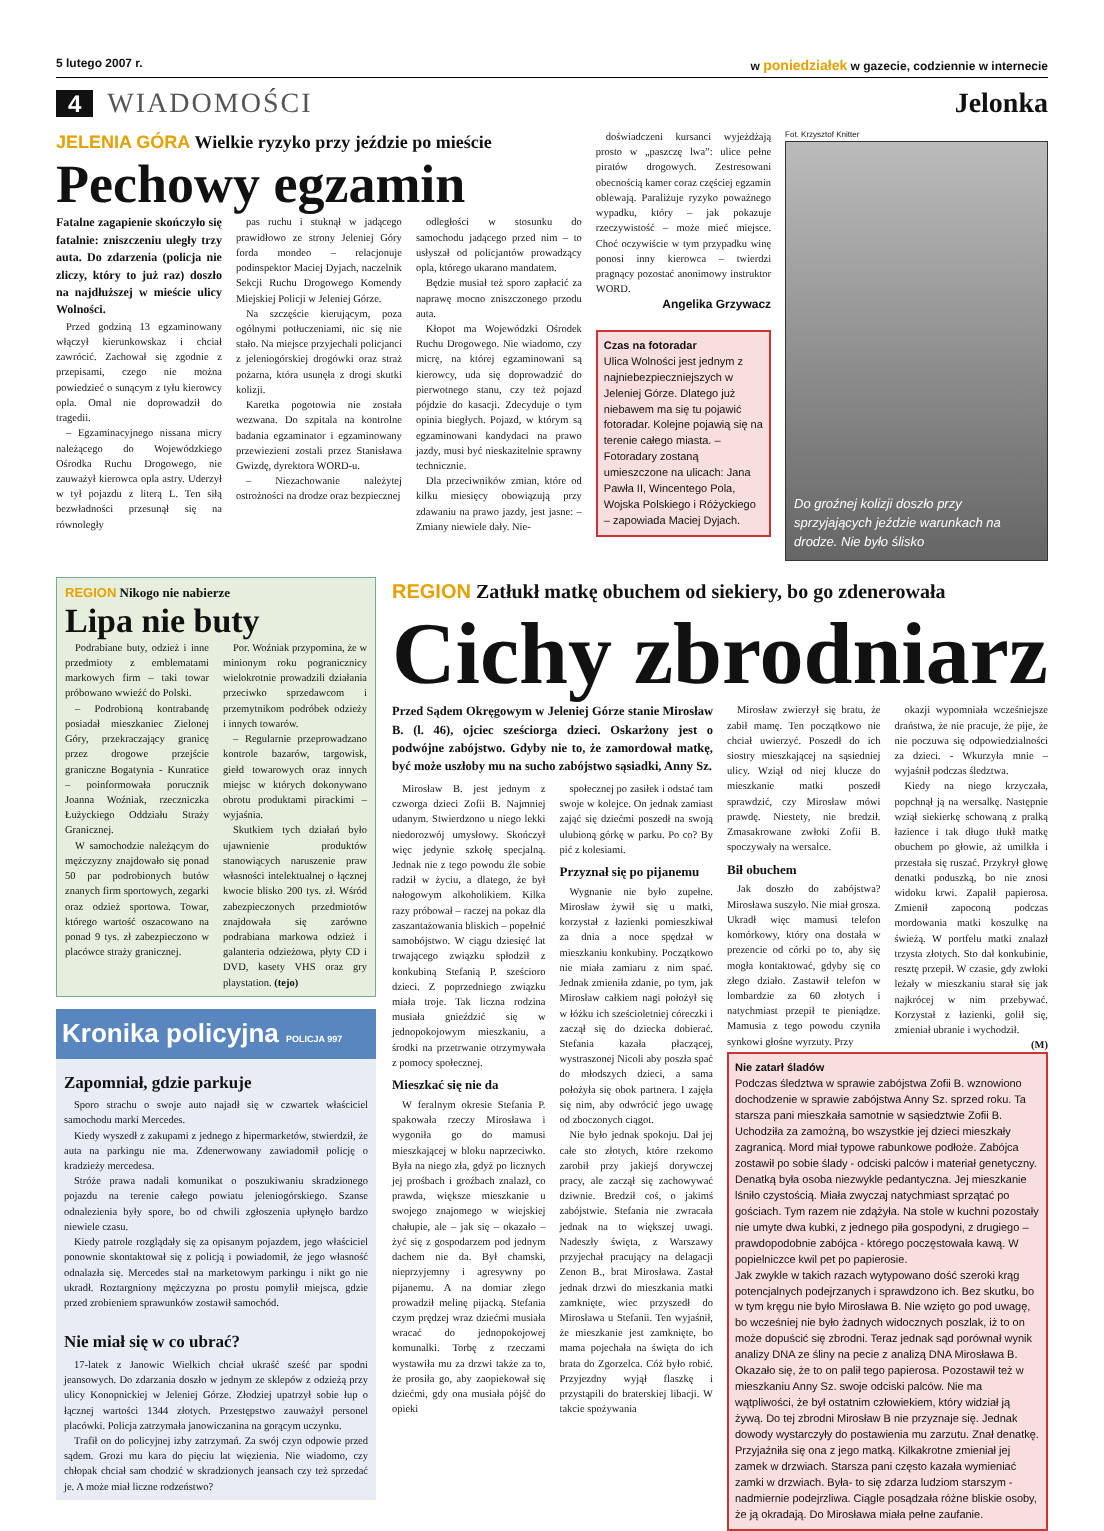5 lutego 2007 r. w poniedziałek w gazecie, codziennie w internecie
4 WIADOMOŚCI Jelonka
JELENIA GÓRA Wielkie ryzyko przy jeździe po mieście
Pechowy egzamin
Fatalne zagapienie skończyło się fatalnie: zniszczeniu uległy trzy auta. Do zdarzenia (policja nie zliczy, który to już raz) doszło na najdłuższej w mieście ulicy Wolności.
Przed godziną 13 egzaminowany włączył kierunkowskaz i chciał zawrócić. Zachował się zgodnie z przepisami, czego nie można powiedzieć o sunącym z tyłu kierowcy opla. Omal nie doprowadził do tragedii.
– Egzaminacyjnego nissana micry należącego do Wojewódzkiego Ośrodka Ruchu Drogowego, nie zauważył kierowca opla astry. Uderzył w tył pojazdu z literą L. Ten siłą bezwładności przesunął się na równoległy
pas ruchu i stuknął w jadącego prawidłowo ze strony Jeleniej Góry forda mondeo – relacjonuje podinspektor Maciej Dyjach, naczelnik Sekcji Ruchu Drogowego Komendy Miejskiej Policji w Jeleniej Górze.
Na szczęście kierującym, poza ogólnymi potłuczeniami, nic się nie stało. Na miejsce przyjechali policjanci z jeleniogórskiej drogówki oraz straż pożarna, która usunęła z drogi skutki kolizji.
Karetka pogotowia nie została wezwana. Do szpitala na kontrolne badania egzaminator i egzaminowany przewiezieni zostali przez Stanisława Gwizdę, dyrektora WORD-u.
– Niezachowanie należytej ostrożności na drodze oraz bezpiecznej
odległości w stosunku do samochodu jadącego przed nim – to usłyszał od policjantów prowadzący opla, którego ukarano mandatem.
Będzie musiał też sporo zapłacić za naprawę mocno zniszczonego przodu auta.
Kłopot ma Wojewódzki Ośrodek Ruchu Drogowego. Nie wiadomo, czy micrę, na której egzaminowani są kierowcy, uda się doprowadzić do pierwotnego stanu, czy też pojazd pójdzie do kasacji. Zdecyduje o tym opinia biegłych. Pojazd, w którym są egzaminowani kandydaci na prawo jazdy, musi być nieskazitelnie sprawny technicznie.
Dla przeciwników zmian, które od kilku miesięcy obowiązują przy zdawaniu na prawo jazdy, jest jasne: – Zmiany niewiele dały. Nie-
doświadczeni kursanci wyjeżdżają prosto w „paszczę lwa”: ulice pełne piratów drogowych. Zestresowani obecnością kamer coraz częściej egzamin oblewają. Paraliżuje ryzyko poważnego wypadku, który – jak pokazuje rzeczywistość – może mieć miejsce. Choć oczywiście w tym przypadku winę ponosi inny kierowca – twierdzi pragnący pozostać anonimowy instruktor WORD.
Angelika Grzywacz
Czas na fotoradar
Ulica Wolności jest jednym z najniebezpieczniejszych w Jeleniej Górze. Dlatego już niebawem ma się tu pojawić fotoradar. Kolejne pojawią się na terenie całego miasta. – Fotoradary zostaną umieszczone na ulicach: Jana Pawła II, Wincentego Pola, Wojska Polskiego i Różyckiego – zapowiada Maciej Dyjach.
Fot. Krzysztof Knitter
Do groźnej kolizji doszło przy sprzyjających jeździe warunkach na drodze. Nie było ślisko
REGION Nikogo nie nabierze
Lipa nie buty
Podrabiane buty, odzież i inne przedmioty z emblematami markowych firm – taki towar próbowano wwieźć do Polski.
– Podrobioną kontrabandę posiadał mieszkaniec Zielonej Góry, przekraczający granicę przez drogowe przejście graniczne Bogatynia - Kunratice – poinformowała porucznik Joanna Woźniak, rzeczniczka Łużyckiego Oddziału Straży Granicznej.
W samochodzie należącym do mężczyzny znajdowało się ponad 50 par podrobionych butów znanych firm sportowych, zegarki oraz odzież sportowa. Towar, którego wartość oszacowano na ponad 9 tys. zł zabezpieczono w placówce straży granicznej.
Por. Woźniak przypomina, że w minionym roku pogranicznicy wielokrotnie prowadzili działania przeciwko sprzedawcom i przemytnikom podróbek odzieży i innych towarów.
– Regularnie przeprowadzano kontrole bazarów, targowisk, giełd towarowych oraz innych miejsc w których dokonywano obrotu produktami pirackimi – wyjaśnia.
Skutkiem tych działań było ujawnienie produktów stanowiących naruszenie praw własności intelektualnej o łącznej kwocie blisko 200 tys. zł. Wśród zabezpieczonych przedmiotów znajdowała się zarówno podrabiana markowa odzież i galanteria odzieżowa, płyty CD i DVD, kasety VHS oraz gry playstation. (tejo)
Kronika policyjna POLICJA 997
Zapomniał, gdzie parkuje
Sporo strachu o swoje auto najadł się w czwartek właściciel samochodu marki Mercedes.
Kiedy wyszedł z zakupami z jednego z hipermarketów, stwierdził, że auta na parkingu nie ma. Zdenerwowany zawiadomił policję o kradzieży mercedesa.
Stróże prawa nadali komunikat o poszukiwaniu skradzionego pojazdu na terenie całego powiatu jeleniogórskiego. Szanse odnalezienia były spore, bo od chwili zgłoszenia upłynęło bardzo niewiele czasu.
Kiedy patrole rozglądały się za opisanym pojazdem, jego właściciel ponownie skontaktował się z policją i powiadomił, że jego własność odnalazła się. Mercedes stał na marketowym parkingu i nikt go nie ukradł. Roztargniony mężczyzna po prostu pomylił miejsca, gdzie przed zrobieniem sprawunków zostawił samochód.
Nie miał się w co ubrać?
17-latek z Janowic Wielkich chciał ukraść sześć par spodni jeansowych. Do zdarzania doszło w jednym ze sklepów z odzieżą przy ulicy Konopnickiej w Jeleniej Górze. Złodziej upatrzył sobie łup o łącznej wartości 1344 złotych. Przestępstwo zauważył personel placówki. Policja zatrzymała janowiczanina na gorącym uczynku.
Trafił on do policyjnej izby zatrzymań. Za swój czyn odpowie przed sądem. Grozi mu kara do pięciu lat więzienia. Nie wiadomo, czy chłopak chciał sam chodzić w skradzionych jeansach czy też sprzedać je. A może miał liczne rodzeństwo?
REGION Zatłukł matkę obuchem od siekiery, bo go zdenerowała
Cichy zbrodniarz
Przed Sądem Okręgowym w Jeleniej Górze stanie Mirosław B. (l. 46), ojciec sześciorga dzieci. Oskarżony jest o podwójne zabójstwo. Gdyby nie to, że zamordował matkę, być może uszłoby mu na sucho zabójstwo sąsiadki, Anny Sz.
Mirosław B. jest jednym z czworga dzieci Zofii B. Najmniej udanym. Stwierdzono u niego lekki niedorozwój umysłowy. Skończył więc jedynie szkołę specjalną. Jednak nie z tego powodu źle sobie radził w życiu, a dlatego, że był nałogowym alkoholikiem. Kilka razy próbował – raczej na pokaz dla zaszantażowania bliskich – popełnić samobójstwo. W ciągu dziesięć lat trwającego związku spłodził z konkubiną Stefanią P. sześcioro dzieci. Z poprzedniego związku miała troje. Tak liczna rodzina musiała gnieździć się w jednopokojowym mieszkaniu, a środki na przetrwanie otrzymywała z pomocy społecznej.
Mieszkać się nie da
W feralnym okresie Stefania P. spakowała rzeczy Mirosława i wygoniła go do mamusi mieszkającej w bloku naprzeciwko. Była na niego zła, gdyż po licznych jej prośbach i groźbach znalazł, co prawda, większe mieszkanie u swojego znajomego w wiejskiej chałupie, ale – jak się – okazało – żyć się z gospodarzem pod jednym dachem nie da. Był chamski, nieprzyjemny i agresywny po pijanemu. A na domiar złego prowadził melinę pijacką. Stefania czym prędzej wraz dziećmi musiała wracać do jednopokojowej komunalki. Torbę z rzeczami wystawiła mu za drzwi także za to, że prosiła go, aby zaopiekował się dziećmi, gdy ona musiała pójść do opieki
społecznej po zasiłek i odstać tam swoje w kolejce. On jednak zamiast zająć się dziećmi poszedł na swoją ulubioną górkę w parku. Po co? By pić z kolesiami.
Przyznał się po pijanemu
Wygnanie nie było zupełne. Mirosław żywił się u matki, korzystał z łazienki pomieszkiwał za dnia a noce spędzał w mieszkaniu konkubiny. Początkowo nie miała zamiaru z nim spać. Jednak zmieniła zdanie, po tym, jak Mirosław całkiem nagi położył się w łóżku ich sześcioletniej córeczki i zaczął się do dziecka dobierać. Stefania kazała płaczącej, wystraszonej Nicoli aby poszła spać do młodszych dzieci, a sama położyła się obok partnera. I zajęła się nim, aby odwrócić jego uwagę od zboczonych ciągot.
Nie było jednak spokoju. Dał jej całe sto złotych, które rzekomo zarobił przy jakiejś dorywczej pracy, ale zaczął się zachowywać dziwnie. Bredził coś, o jakimś zabójstwie. Stefania nie zwracała jednak na to większej uwagi. Nadeszły święta, z Warszawy przyjechał pracujący na delagacji Zenon B., brat Mirosława. Zastał jednak drzwi do mieszkania matki zamknięte, wiec przyszedł do Mirosława u Stefanii. Ten wyjaśnił, że mieszkanie jest zamknięte, bo mama pojechała na święta do ich brata do Zgorzelca. Cóż było robić. Przyjezdny wyjął flaszkę i przystąpili do braterskiej libacji. W takcie spożywania
Mirosław zwierzył się bratu, że zabił mamę. Ten początkowo nie chciał uwierzyć. Poszedł do ich siostry mieszkającej na sąsiedniej ulicy. Wziął od niej klucze do mieszkanie matki poszedł sprawdzić, czy Mirosław mówi prawdę. Niestety, nie bredził. Zmasakrowane zwłoki Zofii B. spoczywały na wersalce.
Bił obuchem
Jak doszło do zabójstwa? Mirosława suszyło. Nie miał grosza. Ukradł więc mamusi telefon komórkowy, który ona dostała w prezencie od córki po to, aby się mogła kontaktować, gdyby się co złego działo. Zastawił telefon w lombardzie za 60 złotych i natychmiast przepił te pieniądze. Mamusia z tego powodu czyniła synkowi głośne wyrzuty. Przy
okazji wypomniała wcześniejsze draństwa, że nie pracuje, że pije, że nie poczuwa się odpowiedzialności za dzieci. - Wkurzyła mnie – wyjaśnił podczas śledztwa.
Kiedy na niego krzyczała, popchnął ją na wersalkę. Następnie wziął siekierkę schowaną z pralką łazience i tak długo tłukł matkę obuchem po głowie, aż umilkła i przestała się ruszać. Przykrył głowę denatki poduszką, bo nie znosi widoku krwi. Zapalił papierosa. Zmienił zapoconą podczas mordowania matki koszulkę na świeżą. W portfelu matki znalazł trzysta złotych. Sto dał konkubinie, resztę przepił. W czasie, gdy zwłoki leżały w mieszkaniu starał się jak najkrócej w nim przebywać. Korzystał z łazienki, golił się, zmieniał ubranie i wychodził.
(M)
Nie zatarł śladów
Podczas śledztwa w sprawie zabójstwa Zofii B. wznowiono dochodzenie w sprawie zabójstwa Anny Sz. sprzed roku. Ta starsza pani mieszkała samotnie w sąsiedztwie Zofii B. Uchodziła za zamożną, bo wszystkie jej dzieci mieszkały zagranicą. Mord miał typowe rabunkowe podłoże. Zabójca zostawił po sobie ślady - odciski palców i materiał genetyczny. Denatką była osoba niezwykle pedantyczna. Jej mieszkanie lśniło czystością. Miała zwyczaj natychmiast sprzątać po gościach. Tym razem nie zdążyła. Na stole w kuchni pozostały nie umyte dwa kubki, z jednego piła gospodyni, z drugiego – prawdopodobnie zabójca - którego poczęstowała kawą. W popielniczce kwil pet po papierosie.
Jak zwykle w takich razach wytypowano dość szeroki krąg potencjalnych podejrzanych i sprawdzono ich. Bez skutku, bo w tym kręgu nie było Mirosława B. Nie wzięto go pod uwagę, bo wcześniej nie było żadnych widocznych poszlak, iż to on może dopuścić się zbrodni. Teraz jednak sąd porównał wynik analizy DNA ze śliny na pecie z analizą DNA Mirosława B. Okazało się, że to on palił tego papierosa. Pozostawił też w mieszkaniu Anny Sz. swoje odciski palców. Nie ma wątpliwości, że był ostatnim człowiekiem, który widział ją żywą. Do tej zbrodni Mirosław B nie przyznaje się. Jednak dowody wystarczyły do postawienia mu zarzutu. Znał denatkę. Przyjaźniła się ona z jego matką. Kilkakrotne zmieniał jej zamek w drzwiach. Starsza pani często kazała wymieniać zamki w drzwiach. Była- to się zdarza ludziom starszym - nadmiernie podejrzliwa. Ciągle posądzała różne bliskie osoby, że ją okradają. Do Mirosława miała pełne zaufanie.